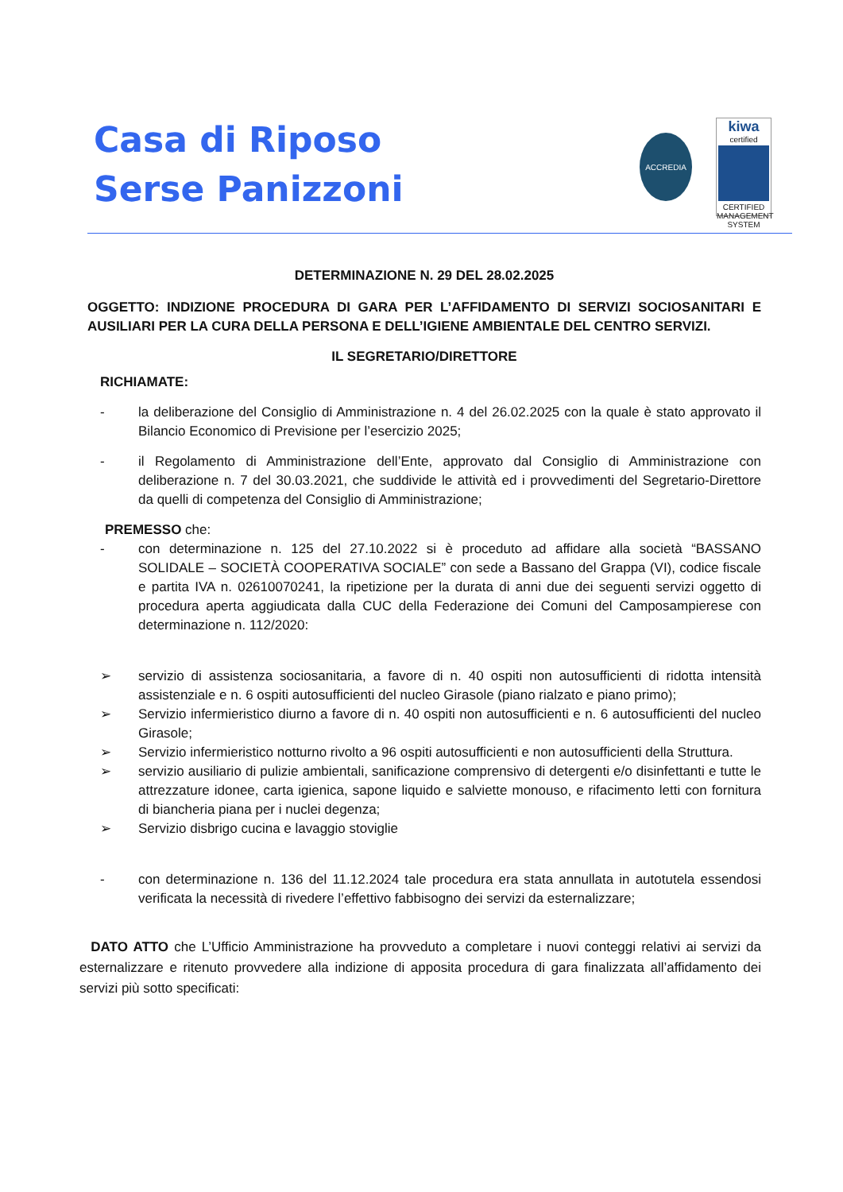Casa di Riposo
Serse Panizzoni
ACCREDIA
kiwa
certified
CERTIFIED MANAGEMENT SYSTEM
DETERMINAZIONE N. 29 DEL 28.02.2025
OGGETTO: INDIZIONE PROCEDURA DI GARA PER L’AFFIDAMENTO DI SERVIZI SOCIOSANITARI E AUSILIARI PER LA CURA DELLA PERSONA E DELL’IGIENE AMBIENTALE DEL CENTRO SERVIZI.
IL SEGRETARIO/DIRETTORE
RICHIAMATE:
- la deliberazione del Consiglio di Amministrazione n. 4 del 26.02.2025 con la quale è stato approvato il Bilancio Economico di Previsione per l’esercizio 2025;
- il Regolamento di Amministrazione dell’Ente, approvato dal Consiglio di Amministrazione con deliberazione n. 7 del 30.03.2021, che suddivide le attività ed i provvedimenti del Segretario-Direttore da quelli di competenza del Consiglio di Amministrazione;
PREMESSO che:
- con determinazione n. 125 del 27.10.2022 si è proceduto ad affidare alla società “BASSANO SOLIDALE – SOCIETÀ COOPERATIVA SOCIALE” con sede a Bassano del Grappa (VI), codice fiscale e partita IVA n. 02610070241, la ripetizione per la durata di anni due dei seguenti servizi oggetto di procedura aperta aggiudicata dalla CUC della Federazione dei Comuni del Camposampierese con determinazione n. 112/2020:
➢ servizio di assistenza sociosanitaria, a favore di n. 40 ospiti non autosufficienti di ridotta intensità assistenziale e n. 6 ospiti autosufficienti del nucleo Girasole (piano rialzato e piano primo);
➢ Servizio infermieristico diurno a favore di n. 40 ospiti non autosufficienti e n. 6 autosufficienti del nucleo Girasole;
➢ Servizio infermieristico notturno rivolto a 96 ospiti autosufficienti e non autosufficienti della Struttura.
➢ servizio ausiliario di pulizie ambientali, sanificazione comprensivo di detergenti e/o disinfettanti e tutte le attrezzature idonee, carta igienica, sapone liquido e salviette monouso, e rifacimento letti con fornitura di biancheria piana per i nuclei degenza;
➢ Servizio disbrigo cucina e lavaggio stoviglie
- con determinazione n. 136 del 11.12.2024 tale procedura era stata annullata in autotutela essendosi verificata la necessità di rivedere l’effettivo fabbisogno dei servizi da esternalizzare;
DATO ATTO che L’Ufficio Amministrazione ha provveduto a completare i nuovi conteggi relativi ai servizi da esternalizzare e ritenuto provvedere alla indizione di apposita procedura di gara finalizzata all’affidamento dei servizi più sotto specificati: